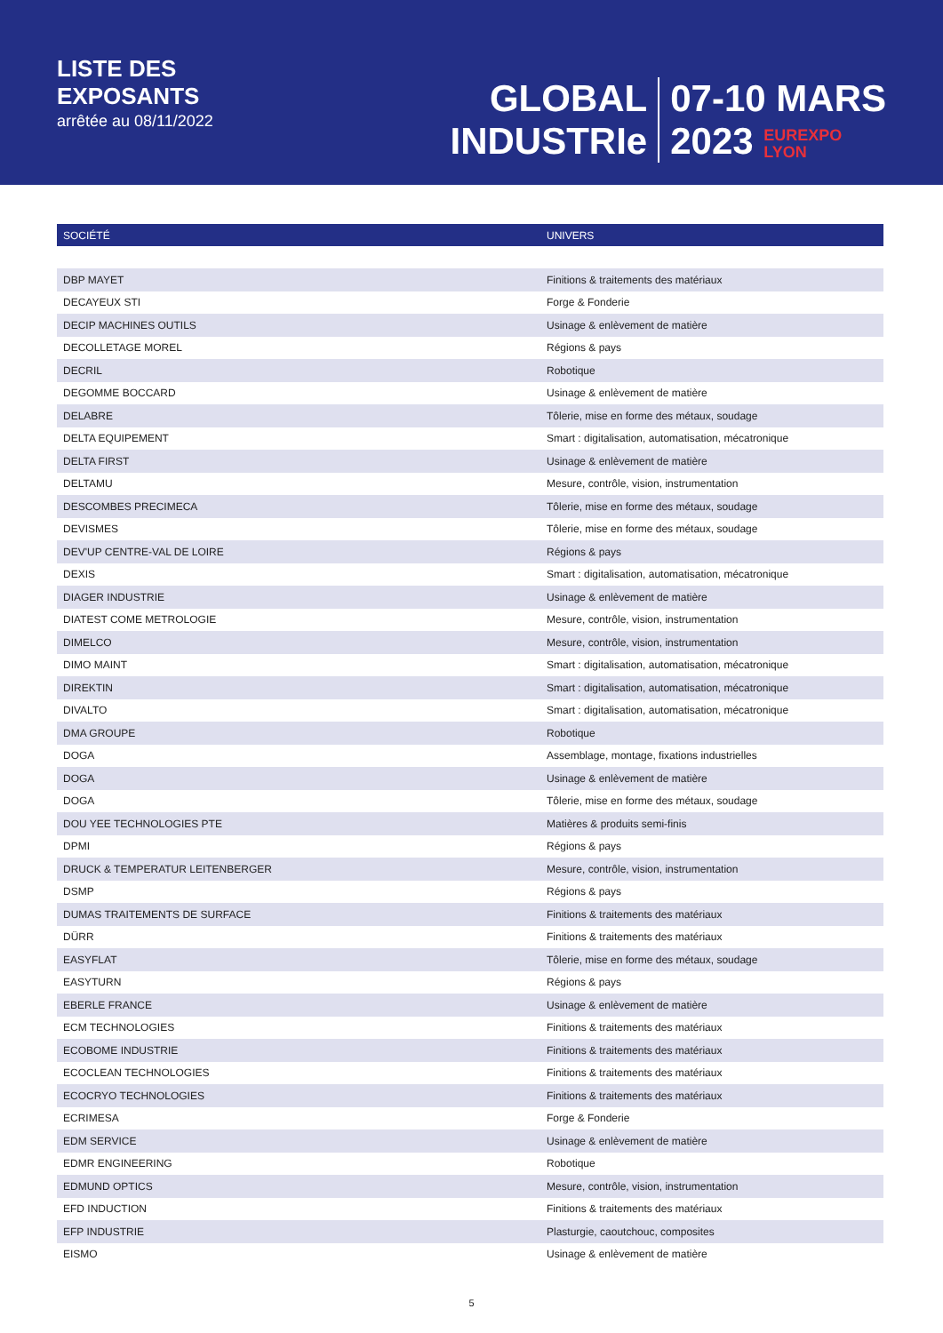LISTE DES
EXPOSANTS
arrêtée au 08/11/2022
GLOBAL
INDUSTRIe
07-10 MARS
2023 EUREXPO
LYON
| SOCIÉTÉ | UNIVERS |
| --- | --- |
| DBP MAYET | Finitions & traitements des matériaux |
| DECAYEUX STI | Forge & Fonderie |
| DECIP MACHINES OUTILS | Usinage & enlèvement de matière |
| DECOLLETAGE MOREL | Régions & pays |
| DECRIL | Robotique |
| DEGOMME BOCCARD | Usinage & enlèvement de matière |
| DELABRE | Tôlerie, mise en forme des métaux, soudage |
| DELTA EQUIPEMENT | Smart : digitalisation, automatisation, mécatronique |
| DELTA FIRST | Usinage & enlèvement de matière |
| DELTAMU | Mesure, contrôle, vision, instrumentation |
| DESCOMBES PRECIMECA | Tôlerie, mise en forme des métaux, soudage |
| DEVISMES | Tôlerie, mise en forme des métaux, soudage |
| DEV'UP CENTRE-VAL DE LOIRE | Régions & pays |
| DEXIS | Smart : digitalisation, automatisation, mécatronique |
| DIAGER INDUSTRIE | Usinage & enlèvement de matière |
| DIATEST COME METROLOGIE | Mesure, contrôle, vision, instrumentation |
| DIMELCO | Mesure, contrôle, vision, instrumentation |
| DIMO MAINT | Smart : digitalisation, automatisation, mécatronique |
| DIREKTIN | Smart : digitalisation, automatisation, mécatronique |
| DIVALTO | Smart : digitalisation, automatisation, mécatronique |
| DMA GROUPE | Robotique |
| DOGA | Assemblage, montage, fixations industrielles |
| DOGA | Usinage & enlèvement de matière |
| DOGA | Tôlerie, mise en forme des métaux, soudage |
| DOU YEE TECHNOLOGIES PTE | Matières & produits semi-finis |
| DPMI | Régions & pays |
| DRUCK & TEMPERATUR LEITENBERGER | Mesure, contrôle, vision, instrumentation |
| DSMP | Régions & pays |
| DUMAS TRAITEMENTS DE SURFACE | Finitions & traitements des matériaux |
| DÜRR | Finitions & traitements des matériaux |
| EASYFLAT | Tôlerie, mise en forme des métaux, soudage |
| EASYTURN | Régions & pays |
| EBERLE FRANCE | Usinage & enlèvement de matière |
| ECM TECHNOLOGIES | Finitions & traitements des matériaux |
| ECOBOME INDUSTRIE | Finitions & traitements des matériaux |
| ECOCLEAN TECHNOLOGIES | Finitions & traitements des matériaux |
| ECOCRYO TECHNOLOGIES | Finitions & traitements des matériaux |
| ECRIMESA | Forge & Fonderie |
| EDM SERVICE | Usinage & enlèvement de matière |
| EDMR ENGINEERING | Robotique |
| EDMUND OPTICS | Mesure, contrôle, vision, instrumentation |
| EFD INDUCTION | Finitions & traitements des matériaux |
| EFP INDUSTRIE | Plasturgie, caoutchouc, composites |
| EISMO | Usinage & enlèvement de matière |
5